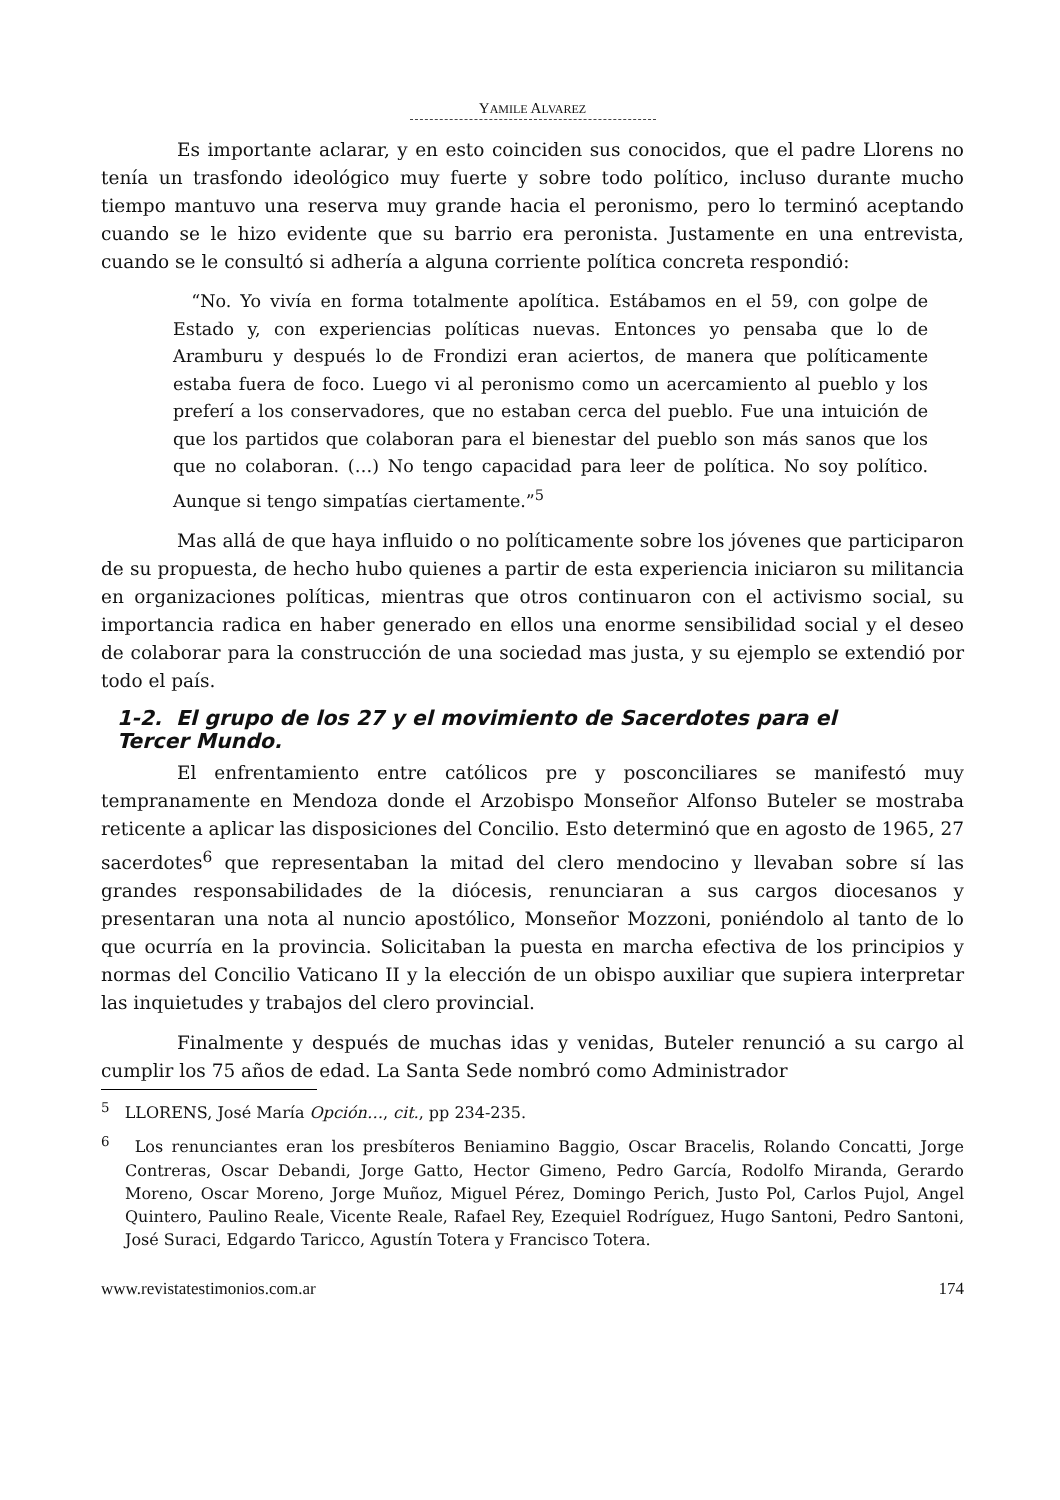YAMILE ALVAREZ
Es importante aclarar, y en esto coinciden sus conocidos, que el padre Llorens no tenía un trasfondo ideológico muy fuerte y sobre todo político, incluso durante mucho tiempo mantuvo una reserva muy grande hacia el peronismo, pero lo terminó aceptando cuando se le hizo evidente que su barrio era peronista. Justamente en una entrevista, cuando se le consultó si adhería a alguna corriente política concreta respondió:
“No. Yo vivía en forma totalmente apolítica. Estábamos en el 59, con golpe de Estado y, con experiencias políticas nuevas. Entonces yo pensaba que lo de Aramburu y después lo de Frondizi eran aciertos, de manera que políticamente estaba fuera de foco. Luego vi al peronismo como un acercamiento al pueblo y los preferí a los conservadores, que no estaban cerca del pueblo. Fue una intuición de que los partidos que colaboran para el bienestar del pueblo son más sanos que los que no colaboran. (…) No tengo capacidad para leer de política. No soy político. Aunque si tengo simpatías ciertamente.”<sup>5</sup>
Mas allá de que haya influido o no políticamente sobre los jóvenes que participaron de su propuesta, de hecho hubo quienes a partir de esta experiencia iniciaron su militancia en organizaciones políticas, mientras que otros continuaron con el activismo social, su importancia radica en haber generado en ellos una enorme sensibilidad social y el deseo de colaborar para la construcción de una sociedad mas justa, y su ejemplo se extendió por todo el país.
1-2. El grupo de los 27 y el movimiento de Sacerdotes para el Tercer Mundo.
El enfrentamiento entre católicos pre y posconciliares se manifestó muy tempranamente en Mendoza donde el Arzobispo Monseñor Alfonso Buteler se mostraba reticente a aplicar las disposiciones del Concilio. Esto determinó que en agosto de 1965, 27 sacerdotes<sup>6</sup> que representaban la mitad del clero mendocino y llevaban sobre sí las grandes responsabilidades de la diócesis, renunciaran a sus cargos diocesanos y presentaran una nota al nuncio apostólico, Monseñor Mozzoni, poniéndolo al tanto de lo que ocurría en la provincia. Solicitaban la puesta en marcha efectiva de los principios y normas del Concilio Vaticano II y la elección de un obispo auxiliar que supiera interpretar las inquietudes y trabajos del clero provincial.
Finalmente y después de muchas idas y venidas, Buteler renunció a su cargo al cumplir los 75 años de edad. La Santa Sede nombró como Administrador
<sup>5</sup> LLORENS, José María Opción…, cit., pp 234-235.
<sup>6</sup> Los renunciantes eran los presbíteros Beniamino Baggio, Oscar Bracelis, Rolando Concatti, Jorge Contreras, Oscar Debandi, Jorge Gatto, Hector Gimeno, Pedro García, Rodolfo Miranda, Gerardo Moreno, Oscar Moreno, Jorge Muñoz, Miguel Pérez, Domingo Perich, Justo Pol, Carlos Pujol, Angel Quintero, Paulino Reale, Vicente Reale, Rafael Rey, Ezequiel Rodríguez, Hugo Santoni, Pedro Santoni, José Suraci, Edgardo Taricco, Agustín Totera y Francisco Totera.
www.revistatestimonios.com.ar 174